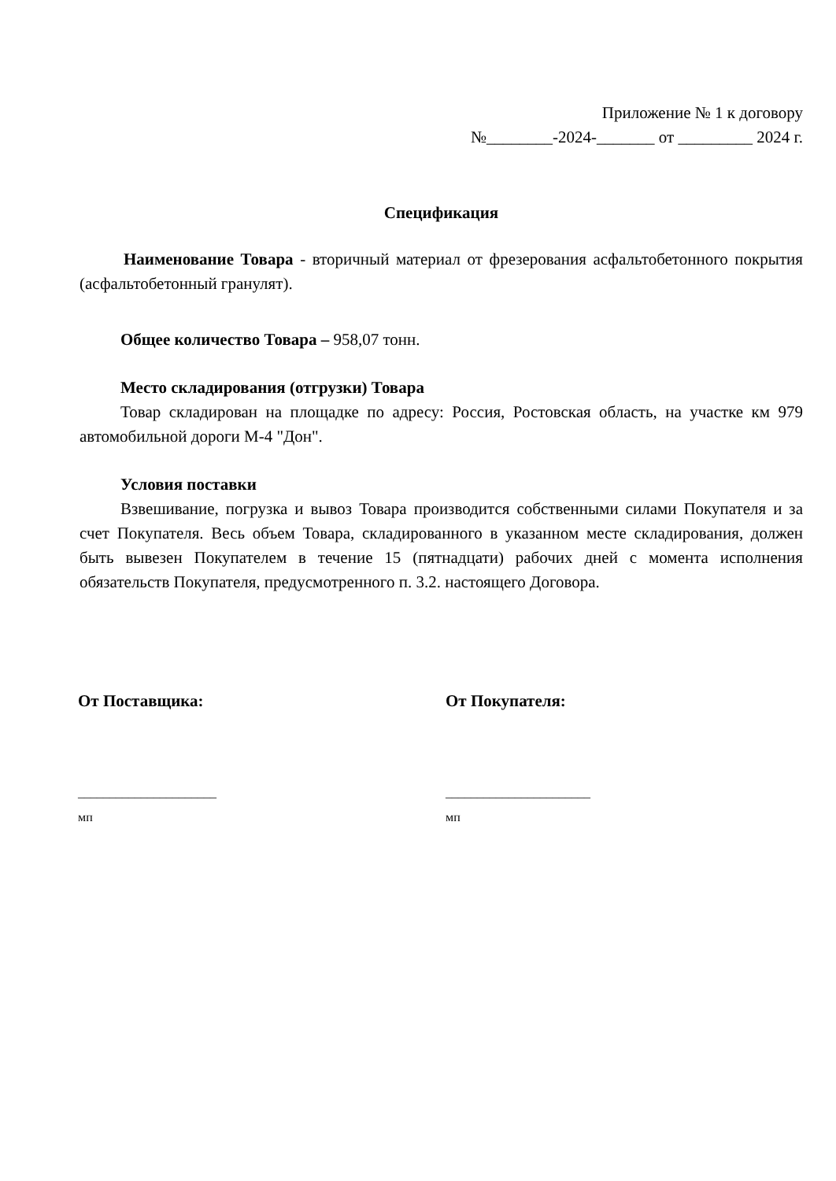Приложение № 1 к договору
№________-2024-_______ от _________ 2024 г.
Спецификация
Наименование Товара - вторичный материал от фрезерования асфальтобетонного покрытия (асфальтобетонный гранулят).
Общее количество Товара – 958,07 тонн.
Место складирования (отгрузки) Товара
Товар складирован на площадке по адресу: Россия, Ростовская область, на участке км 979 автомобильной дороги М-4 "Дон".
Условия поставки
Взвешивание, погрузка и вывоз Товара производится собственными силами Покупателя и за счет Покупателя. Весь объем Товара, складированного в указанном месте складирования, должен быть вывезен Покупателем в течение 15 (пятнадцати) рабочих дней с момента исполнения обязательств Покупателя, предусмотренного п. 3.2. настоящего Договора.
От Поставщика:
______________________
мп
От Покупателя:
_______________________
мп